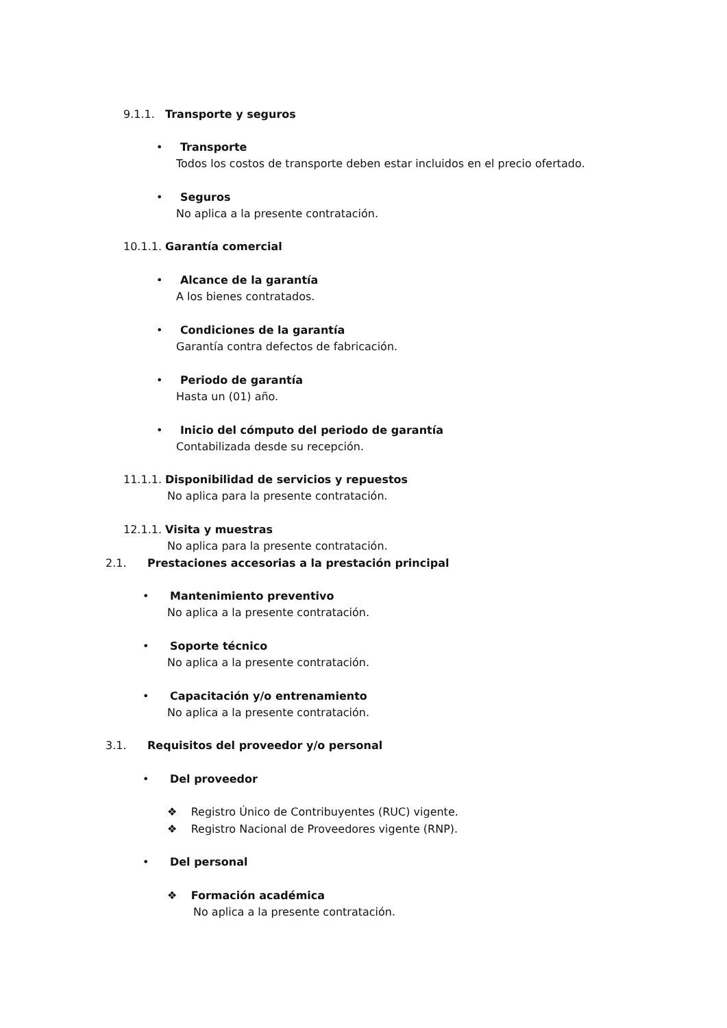9.1.1. Transporte y seguros
• Transporte
Todos los costos de transporte deben estar incluidos en el precio ofertado.
• Seguros
No aplica a la presente contratación.
10.1.1. Garantía comercial
• Alcance de la garantía
A los bienes contratados.
• Condiciones de la garantía
Garantía contra defectos de fabricación.
• Periodo de garantía
Hasta un (01) año.
• Inicio del cómputo del periodo de garantía
Contabilizada desde su recepción.
11.1.1. Disponibilidad de servicios y repuestos
No aplica para la presente contratación.
12.1.1. Visita y muestras
No aplica para la presente contratación.
2.1. Prestaciones accesorias a la prestación principal
• Mantenimiento preventivo
No aplica a la presente contratación.
• Soporte técnico
No aplica a la presente contratación.
• Capacitación y/o entrenamiento
No aplica a la presente contratación.
3.1. Requisitos del proveedor y/o personal
• Del proveedor
❖ Registro Único de Contribuyentes (RUC) vigente.
❖ Registro Nacional de Proveedores vigente (RNP).
• Del personal
❖ Formación académica
No aplica a la presente contratación.